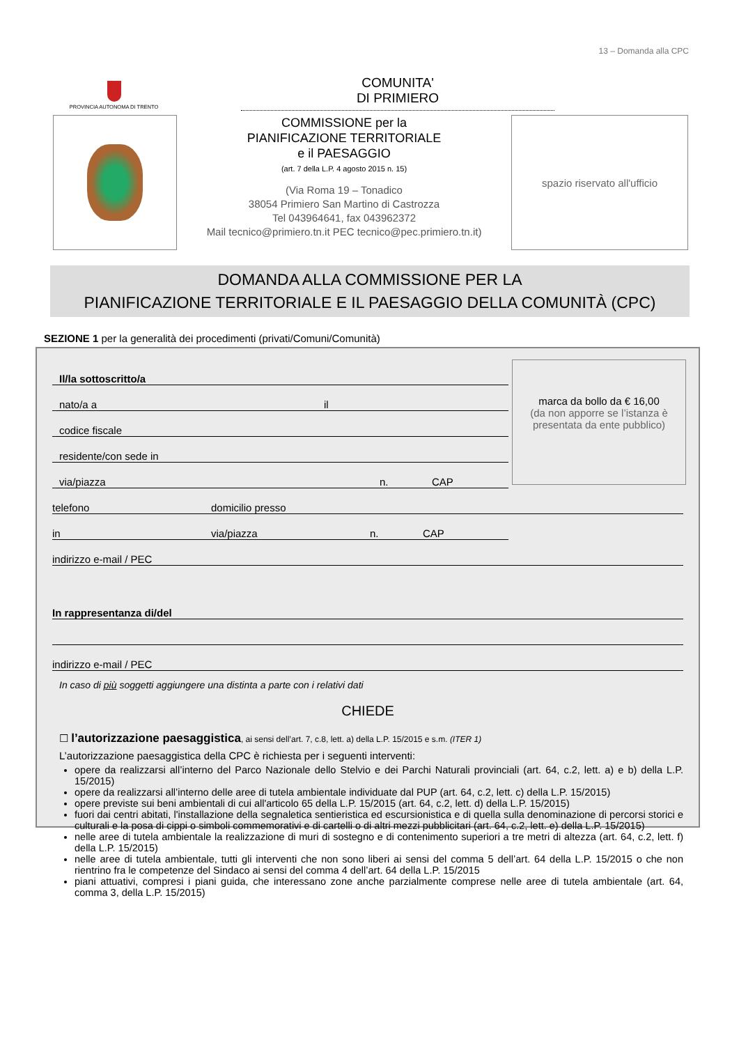13 – Domanda alla CPC
PROVINCIA AUTONOMA DI TRENTO
COMUNITA'
DI PRIMIERO
COMMISSIONE per la
PIANIFICAZIONE TERRITORIALE
e il PAESAGGIO
(art. 7 della L.P. 4 agosto 2015 n. 15)
(Via Roma 19 – Tonadico
38054 Primiero San Martino di Castrozza
Tel 043964641, fax 043962372
Mail tecnico@primiero.tn.it PEC tecnico@pec.primiero.tn.it)
spazio riservato all'ufficio
DOMANDA ALLA COMMISSIONE PER LA
PIANIFICAZIONE TERRITORIALE E IL PAESAGGIO DELLA COMUNITÀ (CPC)
SEZIONE 1 per la generalità dei procedimenti (privati/Comuni/Comunità)
marca da bollo da € 16,00
(da non apporre se l’istanza è presentata da ente pubblico)
Il/la sottoscritto/a
nato/a a il
codice fiscale
residente/con sede in
via/piazza n. CAP
telefono domicilio presso
in via/piazza n. CAP
indirizzo e-mail / PEC
In rappresentanza di/del
indirizzo e-mail / PEC
In caso di più soggetti aggiungere una distinta a parte con i relativi dati
CHIEDE
☐ l’autorizzazione paesaggistica, ai sensi dell’art. 7, c.8, lett. a) della L.P. 15/2015 e s.m. (ITER 1)
L’autorizzazione paesaggistica della CPC è richiesta per i seguenti interventi:
opere da realizzarsi all’interno del Parco Nazionale dello Stelvio e dei Parchi Naturali provinciali (art. 64, c.2, lett. a) e b) della L.P. 15/2015)
opere da realizzarsi all’interno delle aree di tutela ambientale individuate dal PUP (art. 64, c.2, lett. c) della L.P. 15/2015)
opere previste sui beni ambientali di cui all'articolo 65 della L.P. 15/2015 (art. 64, c.2, lett. d) della L.P. 15/2015)
fuori dai centri abitati, l'installazione della segnaletica sentieristica ed escursionistica e di quella sulla denominazione di percorsi storici e culturali e la posa di cippi o simboli commemorativi e di cartelli o di altri mezzi pubblicitari (art. 64, c.2, lett. e) della L.P. 15/2015)
nelle aree di tutela ambientale la realizzazione di muri di sostegno e di contenimento superiori a tre metri di altezza (art. 64, c.2, lett. f) della L.P. 15/2015)
nelle aree di tutela ambientale, tutti gli interventi che non sono liberi ai sensi del comma 5 dell’art. 64 della L.P. 15/2015 o che non rientrino fra le competenze del Sindaco ai sensi del comma 4 dell’art. 64 della L.P. 15/2015
piani attuativi, compresi i piani guida, che interessano zone anche parzialmente comprese nelle aree di tutela ambientale (art. 64, comma 3, della L.P. 15/2015)